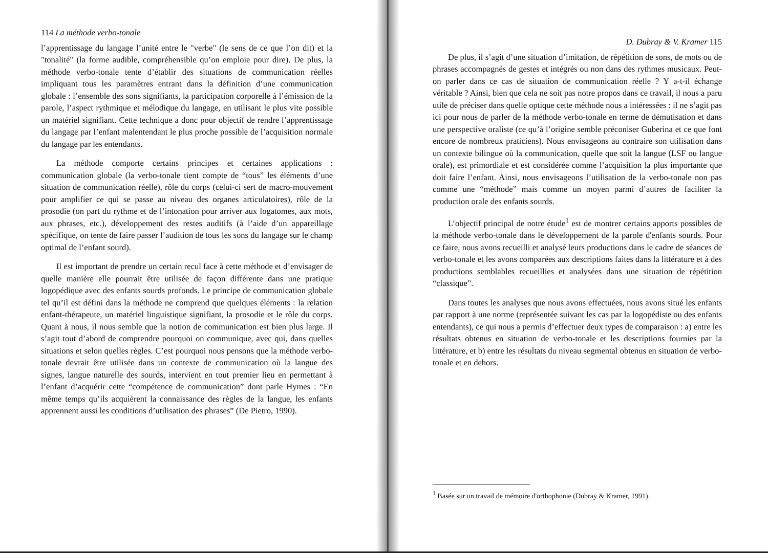114 La méthode verbo-tonale
l’apprentissage du langage l’unité entre le "verbe" (le sens de ce que l’on dit) et la "tonalité" (la forme audible, compréhensible qu’on emploie pour dire). De plus, la méthode verbo-tonale tente d’établir des situations de communication réelles impliquant tous les paramètres entrant dans la définition d’une communication globale : l’ensemble des sons signifiants, la participation corporelle à l’émission de la parole, l’aspect rythmique et mélodique du langage, en utilisant le plus vite possible un matériel signifiant. Cette technique a donc pour objectif de rendre l’apprentissage du langage par l’enfant malentendant le plus proche possible de l’acquisition normale du langage par les entendants.
La méthode comporte certains principes et certaines applications : communication globale (la verbo-tonale tient compte de “tous” les éléments d’une situation de communication réelle), rôle du corps (celui-ci sert de macro-mouvement pour amplifier ce qui se passe au niveau des organes articulatoires), rôle de la prosodie (on part du rythme et de l’intonation pour arriver aux logatomes, aux mots, aux phrases, etc.), développement des restes auditifs (à l’aide d’un appareillage spécifique, on tente de faire passer l’audition de tous les sons du langage sur le champ optimal de l’enfant sourd).
Il est important de prendre un certain recul face à cette méthode et d’envisager de quelle manière elle pourrait être utilisée de façon différente dans une pratique logopédique avec des enfants sourds profonds. Le principe de communication globale tel qu’il est défini dans la méthode ne comprend que quelques éléments : la relation enfant-thérapeute, un matériel linguistique signifiant, la prosodie et le rôle du corps. Quant à nous, il nous semble que la notion de communication est bien plus large. Il s’agit tout d’abord de comprendre pourquoi on communique, avec qui, dans quelles situations et selon quelles règles. C’est pourquoi nous pensons que la méthode verbo-tonale devrait être utilisée dans un contexte de communication où la langue des signes, langue naturelle des sourds, intervient en tout premier lieu en permettant à l’enfant d’acquérir cette “compétence de communication” dont parle Hymes : “En même temps qu’ils acquièrent la connaissance des règles de la langue, les enfants apprennent aussi les conditions d’utilisation des phrases” (De Pietro, 1990).
D. Dubray & V. Kramer 115
De plus, il s’agit d’une situation d’imitation, de répétition de sons, de mots ou de phrases accompagnés de gestes et intégrés ou non dans des rythmes musicaux. Peut-on parler dans ce cas de situation de communication réelle ? Y a-t-il échange véritable ? Ainsi, bien que cela ne soit pas notre propos dans ce travail, il nous a paru utile de préciser dans quelle optique cette méthode nous a intéressées : il ne s’agit pas ici pour nous de parler de la méthode verbo-tonale en terme de démutisation et dans une perspective oraliste (ce qu’à l’origine semble préconiser Guberina et ce que font encore de nombreux praticiens). Nous envisageons au contraire son utilisation dans un contexte bilingue où la communication, quelle que soit la langue (LSF ou langue orale), est primordiale et est considérée comme l’acquisition la plus importante que doit faire l’enfant. Ainsi, nous envisageons l’utilisation de la verbo-tonale non pas comme une “méthode” mais comme un moyen parmi d’autres de faciliter la production orale des enfants sourds.
L’objectif principal de notre étude<sup>1</sup> est de montrer certains apports possibles de la méthode verbo-tonale dans le développement de la parole d'enfants sourds. Pour ce faire, nous avons recueilli et analysé leurs productions dans le cadre de séances de verbo-tonale et les avons comparées aux descriptions faites dans la littérature et à des productions semblables recueillies et analysées dans une situation de répétition “classique”.
Dans toutes les analyses que nous avons effectuées, nous avons situé les enfants par rapport à une norme (représentée suivant les cas par la logopédiste ou des enfants entendants), ce qui nous a permis d’effectuer deux types de comparaison : a) entre les résultats obtenus en situation de verbo-tonale et les descriptions fournies par la littérature, et b) entre les résultats du niveau segmental obtenus en situation de verbo-tonale et en dehors.
<sup>1</sup> Basée sur un travail de mémoire d'orthophonie (Dubray & Kramer, 1991).